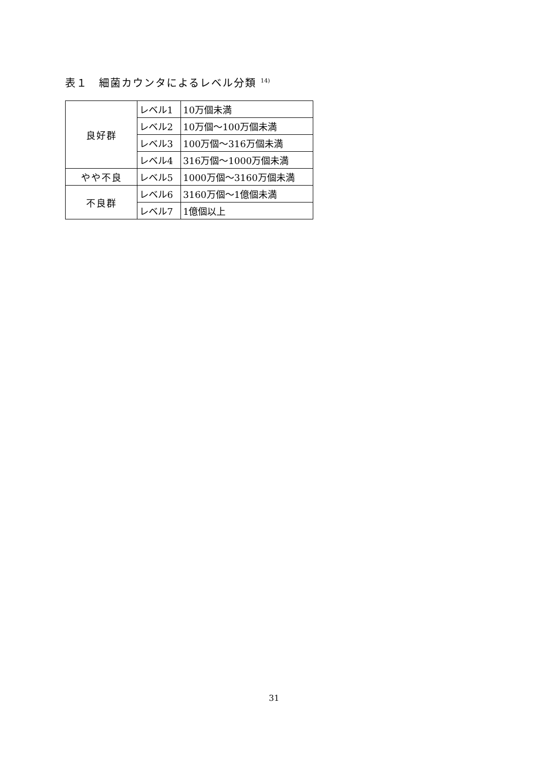表１　細菌カウンタによるレベル分類 <sup>14)</sup>
| 良好群 | レベル1 | 10万個未満 |
| | レベル2 | 10万個～100万個未満 |
| | レベル3 | 100万個～316万個未満 |
| | レベル4 | 316万個～1000万個未満 |
| やや不良 | レベル5 | 1000万個～3160万個未満 |
| 不良群 | レベル6 | 3160万個～1億個未満 |
| | レベル7 | 1億個以上 |
31